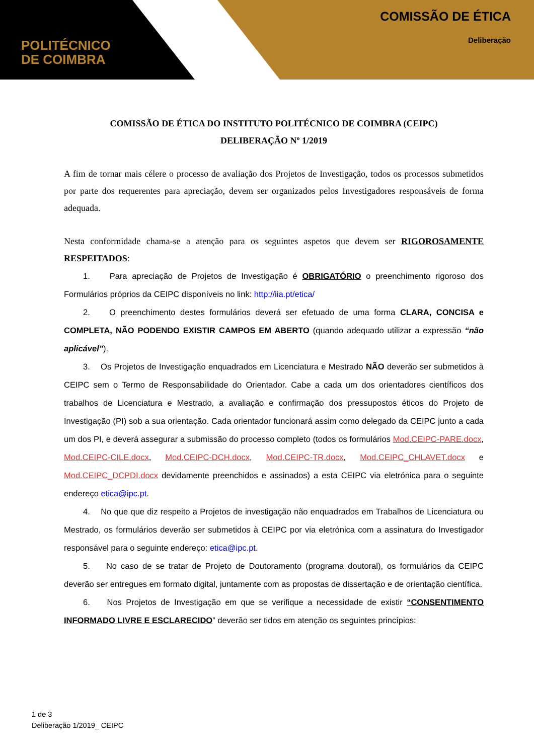POLITÉCNICO
DE COIMBRA
COMISSÃO DE ÉTICA
Deliberação
COMISSÃO DE ÉTICA DO INSTITUTO POLITÉCNICO DE COIMBRA (CEIPC)
DELIBERAÇÃO Nº 1/2019
A fim de tornar mais célere o processo de avaliação dos Projetos de Investigação, todos os processos submetidos por parte dos requerentes para apreciação, devem ser organizados pelos Investigadores responsáveis de forma adequada.
Nesta conformidade chama-se a atenção para os seguintes aspetos que devem ser RIGOROSAMENTE RESPEITADOS:
1. Para apreciação de Projetos de Investigação é OBRIGATÓRIO o preenchimento rigoroso dos Formulários próprios da CEIPC disponíveis no link: http://iia.pt/etica/
2. O preenchimento destes formulários deverá ser efetuado de uma forma CLARA, CONCISA e COMPLETA, NÃO PODENDO EXISTIR CAMPOS EM ABERTO (quando adequado utilizar a expressão “não aplicável”).
3. Os Projetos de Investigação enquadrados em Licenciatura e Mestrado NÃO deverão ser submetidos à CEIPC sem o Termo de Responsabilidade do Orientador. Cabe a cada um dos orientadores científicos dos trabalhos de Licenciatura e Mestrado, a avaliação e confirmação dos pressupostos éticos do Projeto de Investigação (PI) sob a sua orientação. Cada orientador funcionará assim como delegado da CEIPC junto a cada um dos PI, e deverá assegurar a submissão do processo completo (todos os formulários Mod.CEIPC-PARE.docx, Mod.CEIPC-CILE.docx, Mod.CEIPC-DCH.docx, Mod.CEIPC-TR.docx, Mod.CEIPC_CHLAVET.docx e Mod.CEIPC_DCPDI.docx devidamente preenchidos e assinados) a esta CEIPC via eletrónica para o seguinte endereço etica@ipc.pt.
4. No que que diz respeito a Projetos de investigação não enquadrados em Trabalhos de Licenciatura ou Mestrado, os formulários deverão ser submetidos à CEIPC por via eletrónica com a assinatura do Investigador responsável para o seguinte endereço: etica@ipc.pt.
5. No caso de se tratar de Projeto de Doutoramento (programa doutoral), os formulários da CEIPC deverão ser entregues em formato digital, juntamente com as propostas de dissertação e de orientação científica.
6. Nos Projetos de Investigação em que se verifique a necessidade de existir “CONSENTIMENTO INFORMADO LIVRE E ESCLARECIDO” deverão ser tidos em atenção os seguintes princípios:
1 de 3
Deliberação 1/2019_ CEIPC